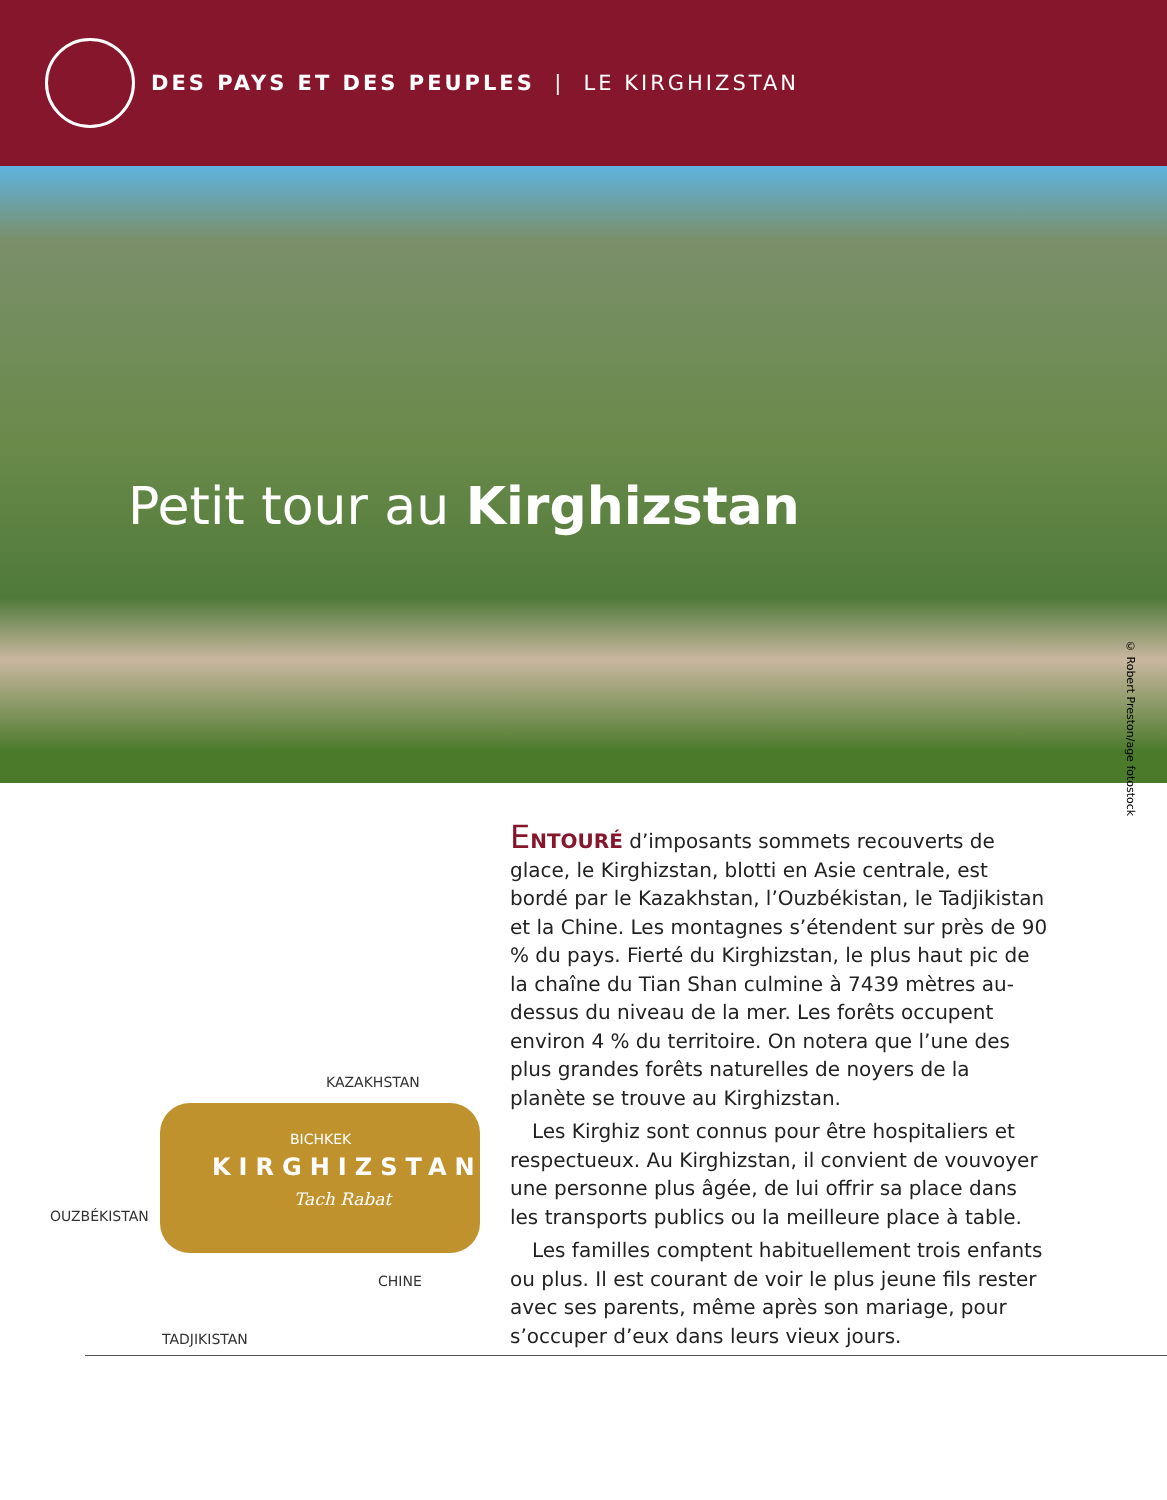DES PAYS ET DES PEUPLES | LE KIRGHIZSTAN
Petit tour au Kirghizstan
© Robert Preston/age fotostock
KAZAKHSTAN
BICHKEK
KIRGHIZSTAN
Tach Rabat
OUZBÉKISTAN
CHINE
TADJIKISTAN
ENTOURÉ d’imposants sommets recouverts de glace, le Kirghizstan, blotti en Asie centrale, est bordé par le Kazakhstan, l’Ouzbékistan, le Tadjikistan et la Chine. Les montagnes s’étendent sur près de 90 % du pays. Fierté du Kirghizstan, le plus haut pic de la chaîne du Tian Shan culmine à 7439 mètres au-dessus du niveau de la mer. Les forêts occupent environ 4 % du territoire. On notera que l’une des plus grandes forêts naturelles de noyers de la planète se trouve au Kirghizstan.
Les Kirghiz sont connus pour être hospitaliers et respectueux. Au Kirghizstan, il convient de vouvoyer une personne plus âgée, de lui offrir sa place dans les transports publics ou la meilleure place à table.
Les familles comptent habituellement trois enfants ou plus. Il est courant de voir le plus jeune fils rester avec ses parents, même après son mariage, pour s’occuper d’eux dans leurs vieux jours.